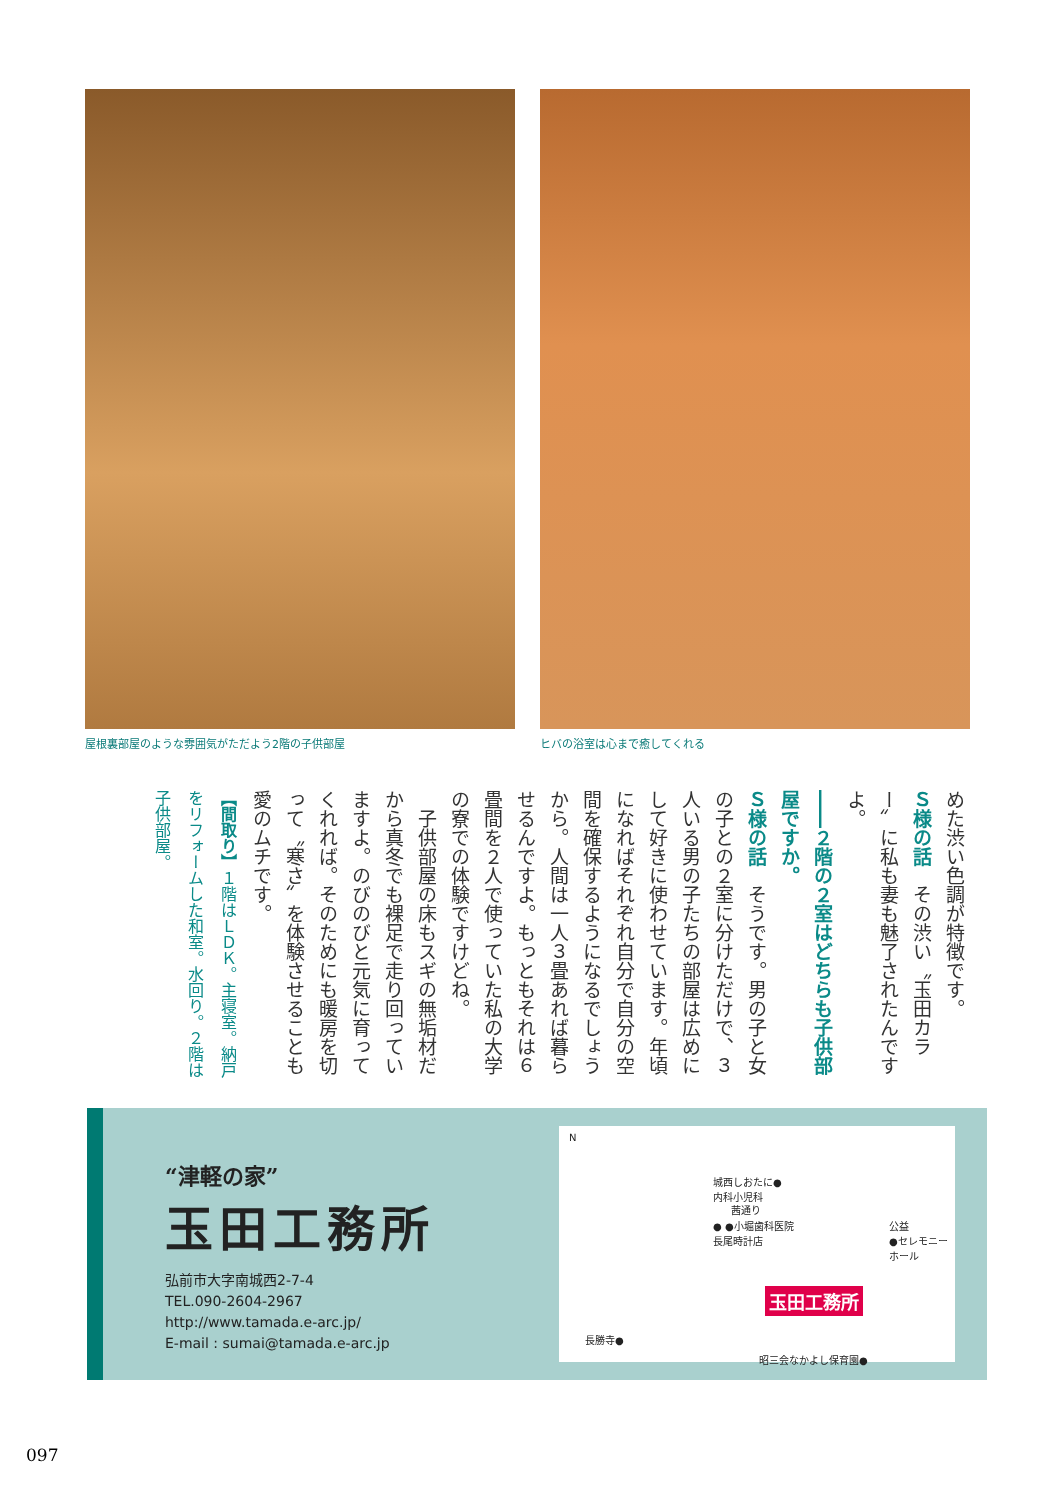屋根裏部屋のような雰囲気がただよう2階の子供部屋 ヒバの浴室は心まで癒してくれる
めた渋い色調が特徴です。
Ｓ様の話　その渋い〝玉田カラー〟に私も妻も魅了されたんですよ。
――２階の２室はどちらも子供部屋ですか。
Ｓ様の話　そうです。男の子と女の子との２室に分けただけで、３人いる男の子たちの部屋は広めにして好きに使わせています。年頃になればそれぞれ自分で自分の空間を確保するようになるでしょうから。人間は一人３畳あれば暮らせるんですよ。もっともそれは６畳間を２人で使っていた私の大学の寮での体験ですけどね。
　子供部屋の床もスギの無垢材だから真冬でも裸足で走り回っていますよ。のびのびと元気に育ってくれれば。そのためにも暖房を切って〝寒さ〟を体験させることも愛のムチです。
【間取り】１階はＬＤＫ。主寝室。納戸をリフォームした和室。水回り。２階は子供部屋。
“津軽の家”
玉田工務所
弘前市大字南城西2-7-4
TEL.090-2604-2967
http://www.tamada.e-arc.jp/
E-mail : sumai@tamada.e-arc.jp
N
城西しおたに●
内科小児科
茜通り
● ●小堀歯科医院
長尾時計店
公益
●セレモニー
ホール
玉田工務所
長勝寺●
昭三会なかよし保育園●
097